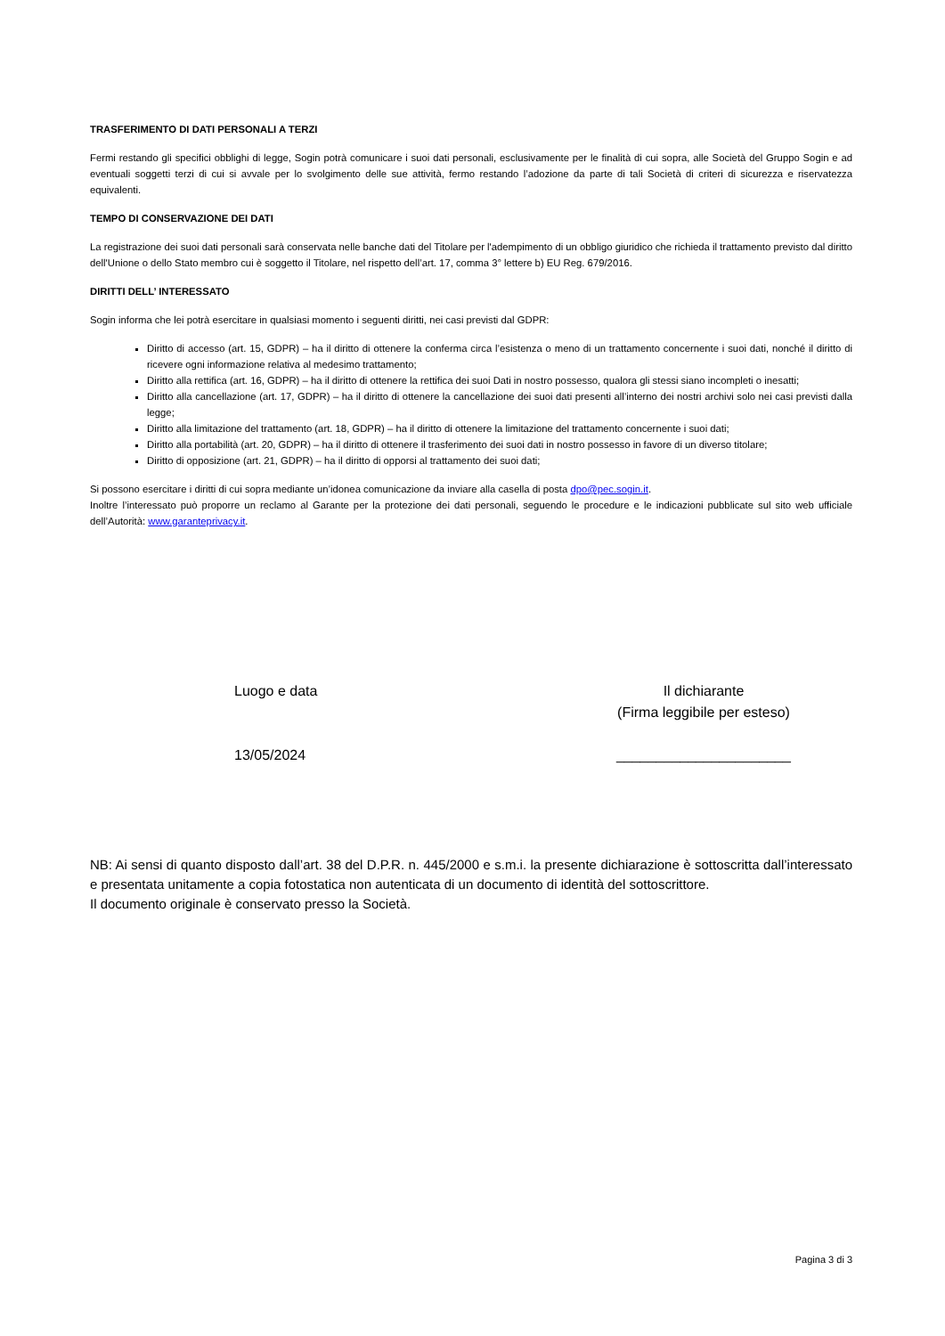TRASFERIMENTO DI DATI PERSONALI A TERZI
Fermi restando gli specifici obblighi di legge, Sogin potrà comunicare i suoi dati personali, esclusivamente per le finalità di cui sopra, alle Società del Gruppo Sogin e ad eventuali soggetti terzi di cui si avvale per lo svolgimento delle sue attività, fermo restando l’adozione da parte di tali Società di criteri di sicurezza e riservatezza equivalenti.
TEMPO DI CONSERVAZIONE DEI DATI
La registrazione dei suoi dati personali sarà conservata nelle banche dati del Titolare per l'adempimento di un obbligo giuridico che richieda il trattamento previsto dal diritto dell'Unione o dello Stato membro cui è soggetto il Titolare, nel rispetto dell’art. 17, comma 3° lettere b) EU Reg. 679/2016.
DIRITTI DELL’ INTERESSATO
Sogin informa che lei potrà esercitare in qualsiasi momento i seguenti diritti, nei casi previsti dal GDPR:
Diritto di accesso (art. 15, GDPR) – ha il diritto di ottenere la conferma circa l’esistenza o meno di un trattamento concernente i suoi dati, nonché il diritto di ricevere ogni informazione relativa al medesimo trattamento;
Diritto alla rettifica (art. 16, GDPR) – ha il diritto di ottenere la rettifica dei suoi Dati in nostro possesso, qualora gli stessi siano incompleti o inesatti;
Diritto alla cancellazione (art. 17, GDPR) – ha il diritto di ottenere la cancellazione dei suoi dati presenti all’interno dei nostri archivi solo nei casi previsti dalla legge;
Diritto alla limitazione del trattamento (art. 18, GDPR) – ha il diritto di ottenere la limitazione del trattamento concernente i suoi dati;
Diritto alla portabilità (art. 20, GDPR) – ha il diritto di ottenere il trasferimento dei suoi dati in nostro possesso in favore di un diverso titolare;
Diritto di opposizione (art. 21, GDPR) – ha il diritto di opporsi al trattamento dei suoi dati;
Si possono esercitare i diritti di cui sopra mediante un’idonea comunicazione da inviare alla casella di posta dpo@pec.sogin.it.
Inoltre l’interessato può proporre un reclamo al Garante per la protezione dei dati personali, seguendo le procedure e le indicazioni pubblicate sul sito web ufficiale dell’Autorità: www.garanteprivacy.it.
Luogo e data
13/05/2024
Il dichiarante
(Firma leggibile per esteso)
______________________
NB: Ai sensi di quanto disposto dall’art. 38 del D.P.R. n. 445/2000 e s.m.i. la presente dichiarazione è sottoscritta dall’interessato e presentata unitamente a copia fotostatica non autenticata di un documento di identità del sottoscrittore.
Il documento originale è conservato presso la Società.
Pagina 3 di 3